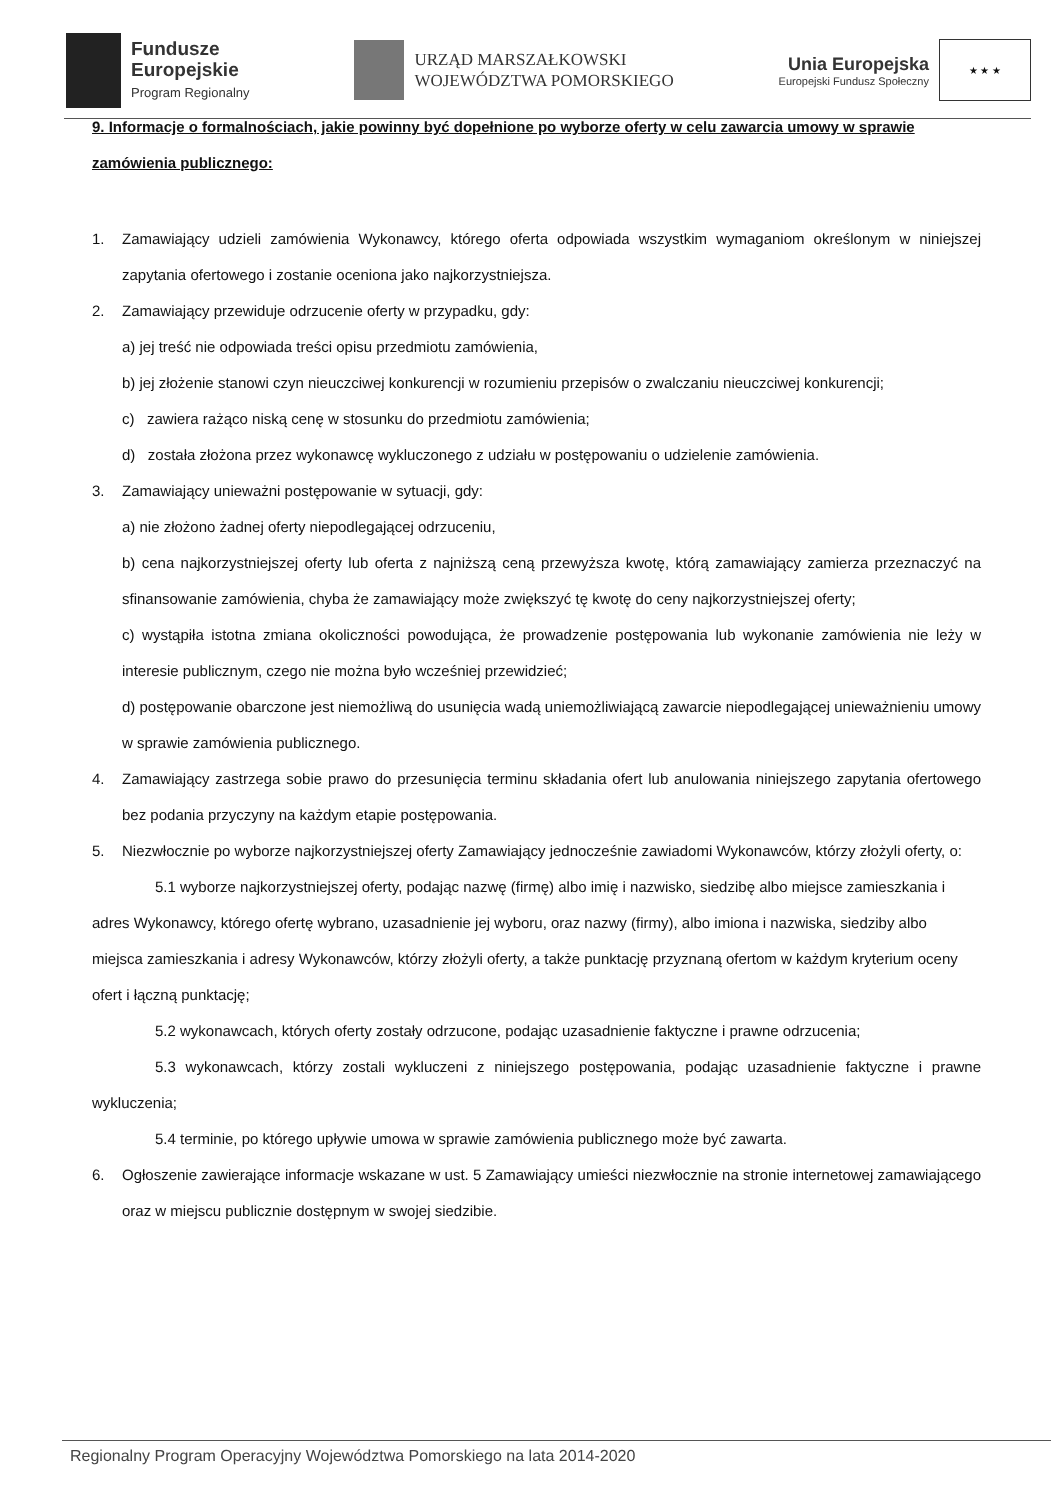Fundusze
Europejskie
Program Regionalny
URZĄD MARSZAŁKOWSKI
WOJEWÓDZTWA POMORSKIEGO
Unia Europejska
Europejski Fundusz Społeczny
★ ★ ★
9. Informacje o formalnościach, jakie powinny być dopełnione po wyborze oferty w celu zawarcia umowy w sprawie zamówienia publicznego:
1. Zamawiający udzieli zamówienia Wykonawcy, którego oferta odpowiada wszystkim wymaganiom określonym w niniejszej zapytania ofertowego i zostanie oceniona jako najkorzystniejsza.
2. Zamawiający przewiduje odrzucenie oferty w przypadku, gdy:
a) jej treść nie odpowiada treści opisu przedmiotu zamówienia,
b) jej złożenie stanowi czyn nieuczciwej konkurencji w rozumieniu przepisów o zwalczaniu nieuczciwej konkurencji;
c) zawiera rażąco niską cenę w stosunku do przedmiotu zamówienia;
d) została złożona przez wykonawcę wykluczonego z udziału w postępowaniu o udzielenie zamówienia.
3. Zamawiający unieważni postępowanie w sytuacji, gdy:
a) nie złożono żadnej oferty niepodlegającej odrzuceniu,
b) cena najkorzystniejszej oferty lub oferta z najniższą ceną przewyższa kwotę, którą zamawiający zamierza przeznaczyć na sfinansowanie zamówienia, chyba że zamawiający może zwiększyć tę kwotę do ceny najkorzystniejszej oferty;
c) wystąpiła istotna zmiana okoliczności powodująca, że prowadzenie postępowania lub wykonanie zamówienia nie leży w interesie publicznym, czego nie można było wcześniej przewidzieć;
d) postępowanie obarczone jest niemożliwą do usunięcia wadą uniemożliwiającą zawarcie niepodlegającej unieważnieniu umowy w sprawie zamówienia publicznego.
4. Zamawiający zastrzega sobie prawo do przesunięcia terminu składania ofert lub anulowania niniejszego zapytania ofertowego bez podania przyczyny na każdym etapie postępowania.
5. Niezwłocznie po wyborze najkorzystniejszej oferty Zamawiający jednocześnie zawiadomi Wykonawców, którzy złożyli oferty, o:
5.1 wyborze najkorzystniejszej oferty, podając nazwę (firmę) albo imię i nazwisko, siedzibę albo miejsce zamieszkania i adres Wykonawcy, którego ofertę wybrano, uzasadnienie jej wyboru, oraz nazwy (firmy), albo imiona i nazwiska, siedziby albo miejsca zamieszkania i adresy Wykonawców, którzy złożyli oferty, a także punktację przyznaną ofertom w każdym kryterium oceny ofert i łączną punktację;
5.2 wykonawcach, których oferty zostały odrzucone, podając uzasadnienie faktyczne i prawne odrzucenia;
5.3 wykonawcach, którzy zostali wykluczeni z niniejszego postępowania, podając uzasadnienie faktyczne i prawne wykluczenia;
5.4 terminie, po którego upływie umowa w sprawie zamówienia publicznego może być zawarta.
6. Ogłoszenie zawierające informacje wskazane w ust. 5 Zamawiający umieści niezwłocznie na stronie internetowej zamawiającego oraz w miejscu publicznie dostępnym w swojej siedzibie.
Regionalny Program Operacyjny Województwa Pomorskiego na lata 2014-2020